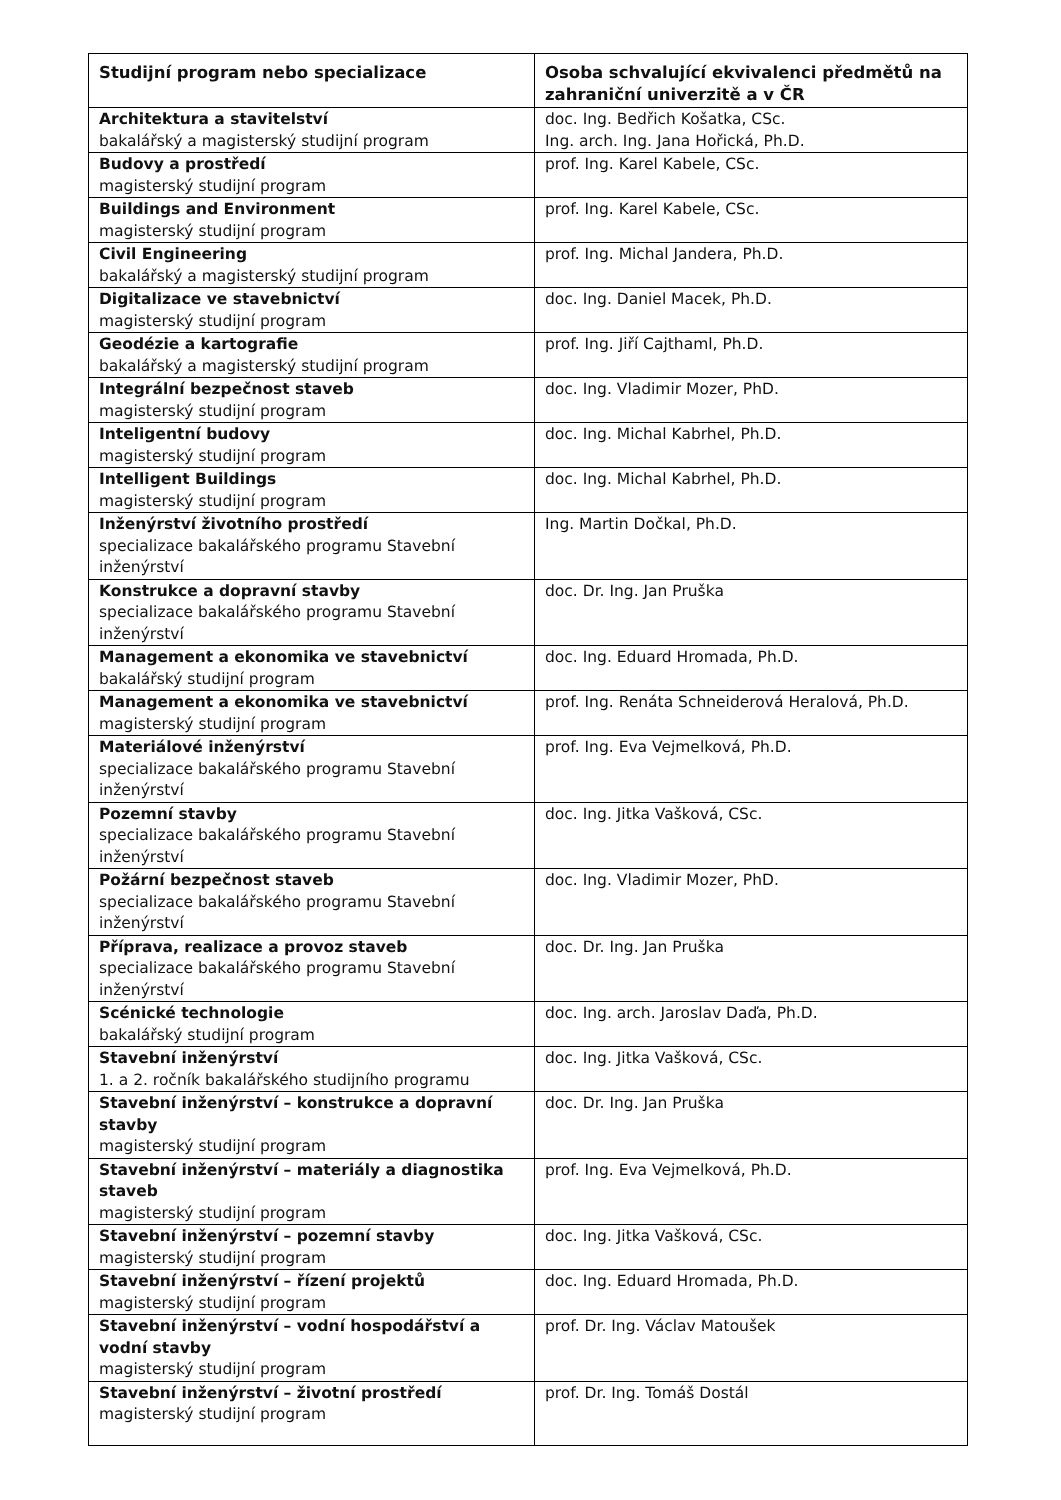| Studijní program nebo specializace | Osoba schvalující ekvivalenci předmětů na zahraniční univerzitě a v ČR |
| --- | --- |
| Architektura a stavitelství bakalářský a magisterský studijní program | doc. Ing. Bedřich Košatka, CSc. Ing. arch. Ing. Jana Hořická, Ph.D. |
| Budovy a prostředí magisterský studijní program | prof. Ing. Karel Kabele, CSc. |
| Buildings and Environment magisterský studijní program | prof. Ing. Karel Kabele, CSc. |
| Civil Engineering bakalářský a magisterský studijní program | prof. Ing. Michal Jandera, Ph.D. |
| Digitalizace ve stavebnictví magisterský studijní program | doc. Ing. Daniel Macek, Ph.D. |
| Geodézie a kartografie bakalářský a magisterský studijní program | prof. Ing. Jiří Cajthaml, Ph.D. |
| Integrální bezpečnost staveb magisterský studijní program | doc. Ing. Vladimir Mozer, PhD. |
| Inteligentní budovy magisterský studijní program | doc. Ing. Michal Kabrhel, Ph.D. |
| Intelligent Buildings magisterský studijní program | doc. Ing. Michal Kabrhel, Ph.D. |
| Inženýrství životního prostředí specializace bakalářského programu Stavební inženýrství | Ing. Martin Dočkal, Ph.D. |
| Konstrukce a dopravní stavby specializace bakalářského programu Stavební inženýrství | doc. Dr. Ing. Jan Pruška |
| Management a ekonomika ve stavebnictví bakalářský studijní program | doc. Ing. Eduard Hromada, Ph.D. |
| Management a ekonomika ve stavebnictví magisterský studijní program | prof. Ing. Renáta Schneiderová Heralová, Ph.D. |
| Materiálové inženýrství specializace bakalářského programu Stavební inženýrství | prof. Ing. Eva Vejmelková, Ph.D. |
| Pozemní stavby specializace bakalářského programu Stavební inženýrství | doc. Ing. Jitka Vašková, CSc. |
| Požární bezpečnost staveb specializace bakalářského programu Stavební inženýrství | doc. Ing. Vladimir Mozer, PhD. |
| Příprava, realizace a provoz staveb specializace bakalářského programu Stavební inženýrství | doc. Dr. Ing. Jan Pruška |
| Scénické technologie bakalářský studijní program | doc. Ing. arch. Jaroslav Daďa, Ph.D. |
| Stavební inženýrství 1. a 2. ročník bakalářského studijního programu | doc. Ing. Jitka Vašková, CSc. |
| Stavební inženýrství – konstrukce a dopravní stavby magisterský studijní program | doc. Dr. Ing. Jan Pruška |
| Stavební inženýrství – materiály a diagnostika staveb magisterský studijní program | prof. Ing. Eva Vejmelková, Ph.D. |
| Stavební inženýrství – pozemní stavby magisterský studijní program | doc. Ing. Jitka Vašková, CSc. |
| Stavební inženýrství – řízení projektů magisterský studijní program | doc. Ing. Eduard Hromada, Ph.D. |
| Stavební inženýrství – vodní hospodářství a vodní stavby magisterský studijní program | prof. Dr. Ing. Václav Matoušek |
| Stavební inženýrství – životní prostředí magisterský studijní program | prof. Dr. Ing. Tomáš Dostál |